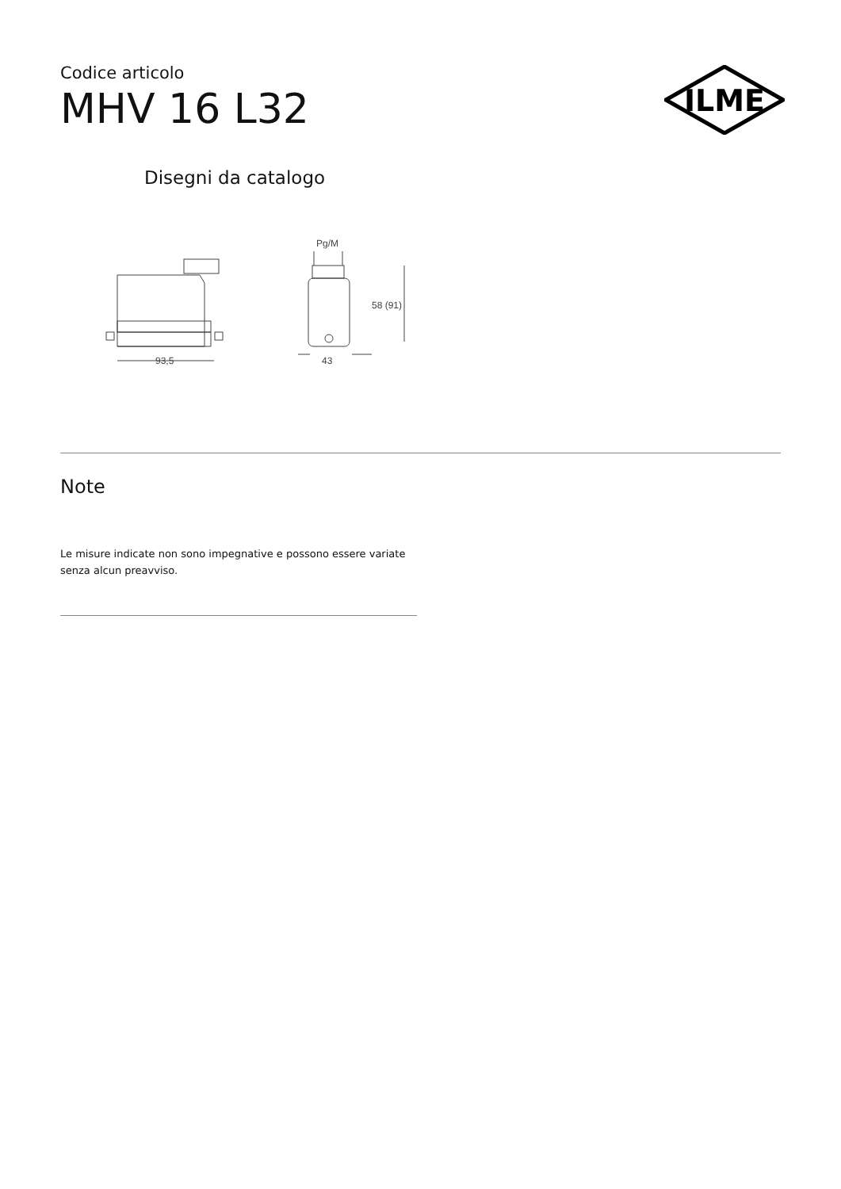ILME
Codice articolo
MHV 16 L32
Disegni da catalogo
Pg/M
58 (91)
93,5
43
Note
Le misure indicate non sono impegnative e possono essere variate senza alcun preavviso.